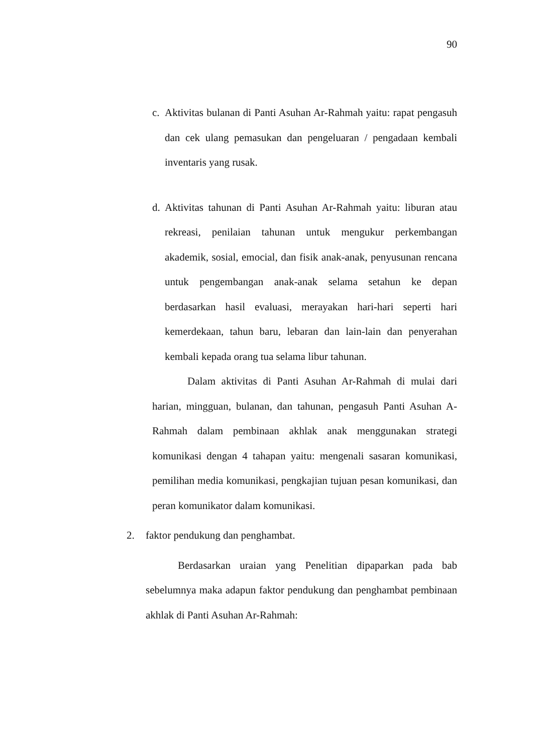90
c.
Aktivitas bulanan di Panti Asuhan Ar-Rahmah yaitu: rapat pengasuh dan cek ulang pemasukan dan pengeluaran / pengadaan kembali inventaris yang rusak.
d.
Aktivitas tahunan di Panti Asuhan Ar-Rahmah yaitu: liburan atau rekreasi, penilaian tahunan untuk mengukur perkembangan akademik, sosial, emocial, dan fisik anak-anak, penyusunan rencana untuk pengembangan anak-anak selama setahun ke depan berdasarkan hasil evaluasi, merayakan hari-hari seperti hari kemerdekaan, tahun baru, lebaran dan lain-lain dan penyerahan kembali kepada orang tua selama libur tahunan.
Dalam aktivitas di Panti Asuhan Ar-Rahmah di mulai dari harian, mingguan, bulanan, dan tahunan, pengasuh Panti Asuhan A-Rahmah dalam pembinaan akhlak anak menggunakan strategi komunikasi dengan 4 tahapan yaitu: mengenali sasaran komunikasi, pemilihan media komunikasi, pengkajian tujuan pesan komunikasi, dan peran komunikator dalam komunikasi.
2. faktor pendukung dan penghambat.
Berdasarkan uraian yang Penelitian dipaparkan pada bab sebelumnya maka adapun faktor pendukung dan penghambat pembinaan akhlak di Panti Asuhan Ar-Rahmah: